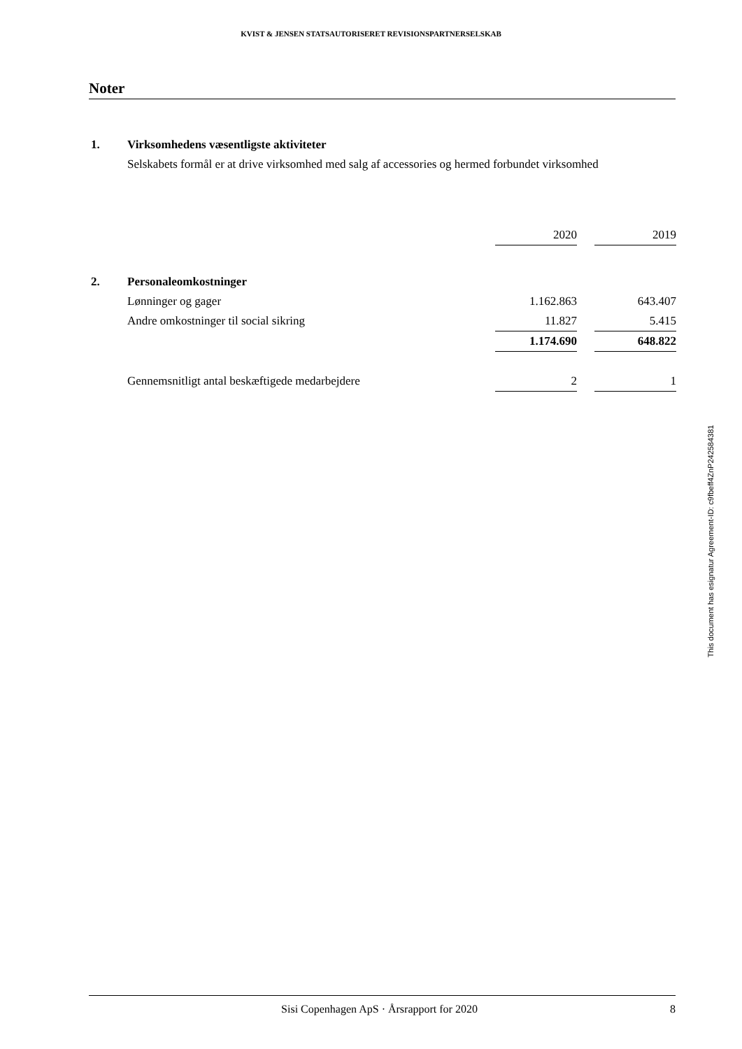KVIST & JENSEN STATSAUTORISERET REVISIONSPARTNERSELSKAB
Noter
1. Virksomhedens væsentligste aktiviteter
Selskabets formål er at drive virksomhed med salg af accessories og hermed forbundet virksomhed
| | | 2020 | | 2019 |
| 2. | Personaleomkostninger | | | |
| | Lønninger og gager | 1.162.863 | | 643.407 |
| | Andre omkostninger til social sikring | 11.827 | | 5.415 |
| | | 1.174.690 | | 648.822 |
| | Gennemsnitligt antal beskæftigede medarbejdere | 2 | | 1 |
This document has esignatur Agreement-ID: c9fbeff4ZnP242584381
Sisi Copenhagen ApS · Årsrapport for 2020 8